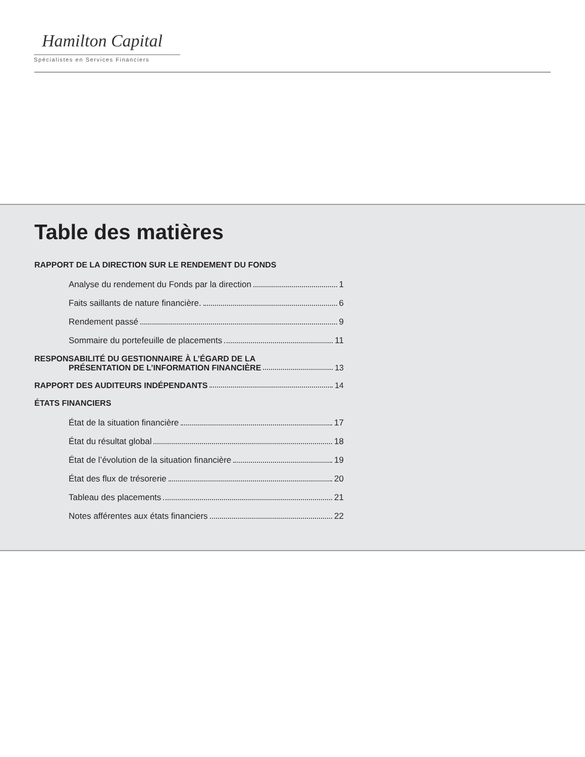Hamilton Capital
Spécialistes en Services Financiers
Table des matières
RAPPORT DE LA DIRECTION SUR LE RENDEMENT DU FONDS
Analyse du rendement du Fonds par la direction 1
Faits saillants de nature financière. 6
Rendement passé 9
Sommaire du portefeuille de placements 11
RESPONSABILITÉ DU GESTIONNAIRE À L’ÉGARD DE LA
PRÉSENTATION DE L’INFORMATION FINANCIÈRE 13
RAPPORT DES AUDITEURS INDÉPENDANTS 14
ÉTATS FINANCIERS
État de la situation financière 17
État du résultat global 18
État de l’évolution de la situation financière 19
État des flux de trésorerie 20
Tableau des placements 21
Notes afférentes aux états financiers 22